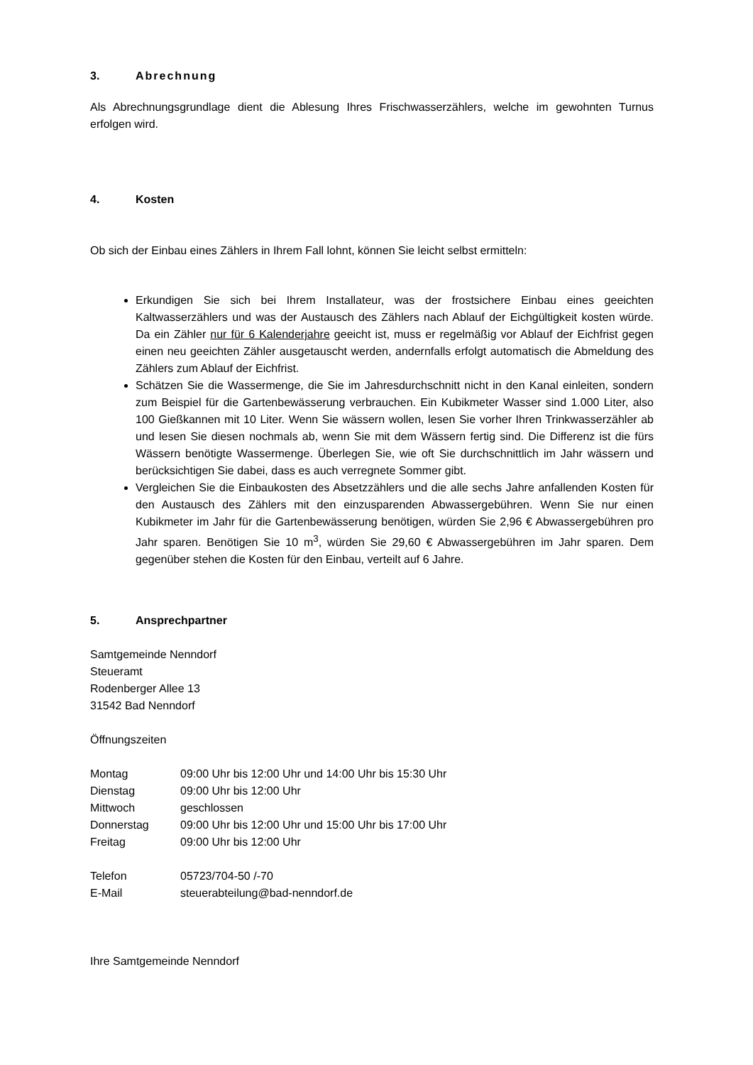3. Abrechnung
Als Abrechnungsgrundlage dient die Ablesung Ihres Frischwasserzählers, welche im gewohnten Turnus erfolgen wird.
4. Kosten
Ob sich der Einbau eines Zählers in Ihrem Fall lohnt, können Sie leicht selbst ermitteln:
Erkundigen Sie sich bei Ihrem Installateur, was der frostsichere Einbau eines geeichten Kaltwasserzählers und was der Austausch des Zählers nach Ablauf der Eichgültigkeit kosten würde. Da ein Zähler nur für 6 Kalenderjahre geeicht ist, muss er regelmäßig vor Ablauf der Eichfrist gegen einen neu geeichten Zähler ausgetauscht werden, andernfalls erfolgt automatisch die Abmeldung des Zählers zum Ablauf der Eichfrist.
Schätzen Sie die Wassermenge, die Sie im Jahresdurchschnitt nicht in den Kanal einleiten, sondern zum Beispiel für die Gartenbewässerung verbrauchen. Ein Kubikmeter Wasser sind 1.000 Liter, also 100 Gießkannen mit 10 Liter. Wenn Sie wässern wollen, lesen Sie vorher Ihren Trinkwasserzähler ab und lesen Sie diesen nochmals ab, wenn Sie mit dem Wässern fertig sind. Die Differenz ist die fürs Wässern benötigte Wassermenge. Überlegen Sie, wie oft Sie durchschnittlich im Jahr wässern und berücksichtigen Sie dabei, dass es auch verregnete Sommer gibt.
Vergleichen Sie die Einbaukosten des Absetzzählers und die alle sechs Jahre anfallenden Kosten für den Austausch des Zählers mit den einzusparenden Abwassergebühren. Wenn Sie nur einen Kubikmeter im Jahr für die Gartenbewässerung benötigen, würden Sie 2,96 € Abwassergebühren pro Jahr sparen. Benötigen Sie 10 m<sup>3</sup>, würden Sie 29,60 € Abwassergebühren im Jahr sparen. Dem gegenüber stehen die Kosten für den Einbau, verteilt auf 6 Jahre.
5. Ansprechpartner
Samtgemeinde Nenndorf
Steueramt
Rodenberger Allee 13
31542 Bad Nenndorf
Öffnungszeiten
| Montag | 09:00 Uhr bis 12:00 Uhr und 14:00 Uhr bis 15:30 Uhr |
| Dienstag | 09:00 Uhr bis 12:00 Uhr |
| Mittwoch | geschlossen |
| Donnerstag | 09:00 Uhr bis 12:00 Uhr und 15:00 Uhr bis 17:00 Uhr |
| Freitag | 09:00 Uhr bis 12:00 Uhr |
| Telefon | 05723/704-50 /-70 |
| E-Mail | steuerabteilung@bad-nenndorf.de |
Ihre Samtgemeinde Nenndorf